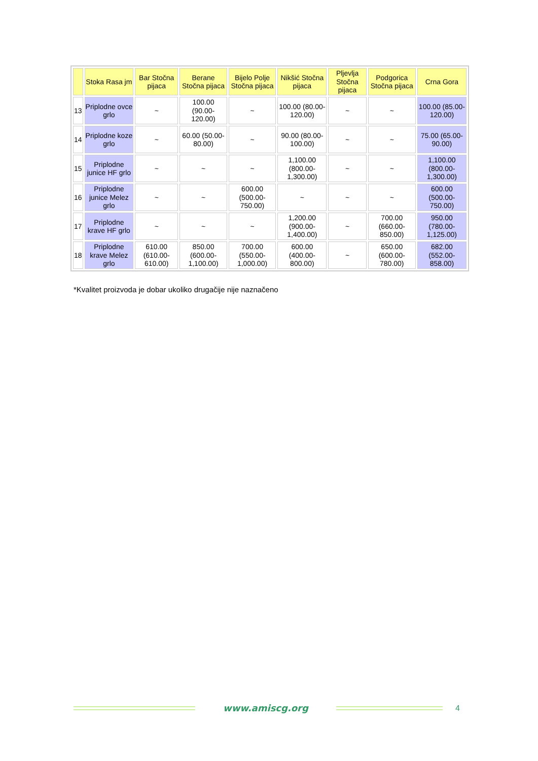| | Stoka Rasa jm | Bar Stočna pijaca | Berane Stočna pijaca | Bijelo Polje Stočna pijaca | Nikšić Stočna pijaca | Pljevlja Stočna pijaca | Podgorica Stočna pijaca | Crna Gora |
| --- | --- | --- | --- | --- | --- | --- | --- | --- |
| 13 | Priplodne ovce grlo | ~ | 100.00 (90.00-120.00) | ~ | 100.00 (80.00-120.00) | ~ | ~ | 100.00 (85.00-120.00) |
| 14 | Priplodne koze grlo | ~ | 60.00 (50.00-80.00) | ~ | 90.00 (80.00-100.00) | ~ | ~ | 75.00 (65.00-90.00) |
| 15 | Priplodne junice HF grlo | ~ | ~ | ~ | 1,100.00 (800.00-1,300.00) | ~ | ~ | 1,100.00 (800.00-1,300.00) |
| 16 | Priplodne junice Melez grlo | ~ | ~ | 600.00 (500.00-750.00) | ~ | ~ | ~ | 600.00 (500.00-750.00) |
| 17 | Priplodne krave HF grlo | ~ | ~ | ~ | 1,200.00 (900.00-1,400.00) | ~ | 700.00 (660.00-850.00) | 950.00 (780.00-1,125.00) |
| 18 | Priplodne krave Melez grlo | 610.00 (610.00-610.00) | 850.00 (600.00-1,100.00) | 700.00 (550.00-1,000.00) | 600.00 (400.00-800.00) | ~ | 650.00 (600.00-780.00) | 682.00 (552.00-858.00) |
*Kvalitet proizvoda je dobar ukoliko drugačije nije naznačeno
www.amiscg.org 4